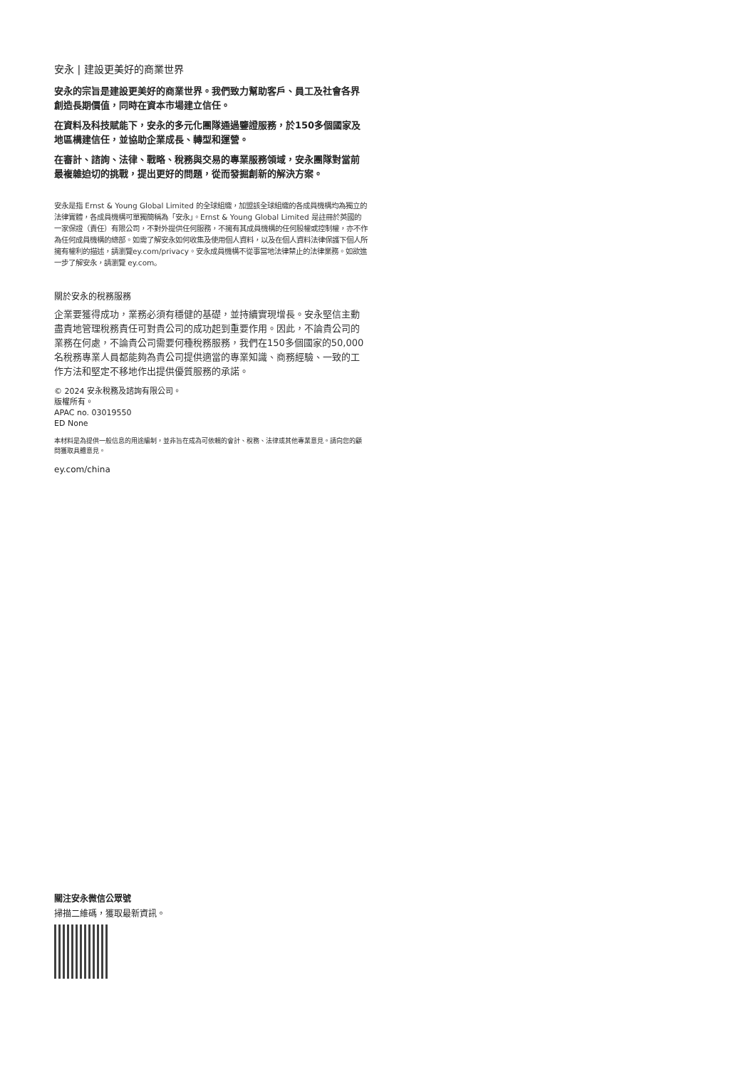安永 | 建設更美好的商業世界
安永的宗旨是建設更美好的商業世界。我們致力幫助客戶、員工及社會各界創造長期價值，同時在資本市場建立信任。
在資料及科技賦能下，安永的多元化團隊通過鑒證服務，於150多個國家及地區構建信任，並協助企業成長、轉型和運營。
在審計、諮詢、法律、戰略、稅務與交易的專業服務領域，安永團隊對當前最複雜迫切的挑戰，提出更好的問題，從而發掘創新的解決方案。
安永是指 Ernst & Young Global Limited 的全球組織，加盟該全球組織的各成員機構均為獨立的法律實體，各成員機構可單獨簡稱為「安永」。Ernst & Young Global Limited 是註冊於英國的一家保證（責任）有限公司，不對外提供任何服務，不擁有其成員機構的任何股權或控制權，亦不作為任何成員機構的總部。如需了解安永如何收集及使用個人資料，以及在個人資料法律保護下個人所擁有權利的描述，請瀏覽ey.com/privacy。安永成員機構不從事當地法律禁止的法律業務。如欲進一步了解安永，請瀏覽 ey.com。
關於安永的稅務服務
企業要獲得成功，業務必須有穩健的基礎，並持續實現增長。安永堅信主動盡責地管理稅務責任可對貴公司的成功起到重要作用。因此，不論貴公司的業務在何處，不論貴公司需要何種稅務服務，我們在150多個國家的50,000名稅務專業人員都能夠為貴公司提供適當的專業知識、商務經驗、一致的工作方法和堅定不移地作出提供優質服務的承諾。
© 2024 安永稅務及諮詢有限公司。
版權所有。
APAC no. 03019550
ED None
本材料是為提供一般信息的用途編制，並非旨在成為可依賴的會計、稅務、法律或其他專業意見。請向您的顧問獲取具體意見。
ey.com/china
關注安永微信公眾號
掃描二維碼，獲取最新資訊。